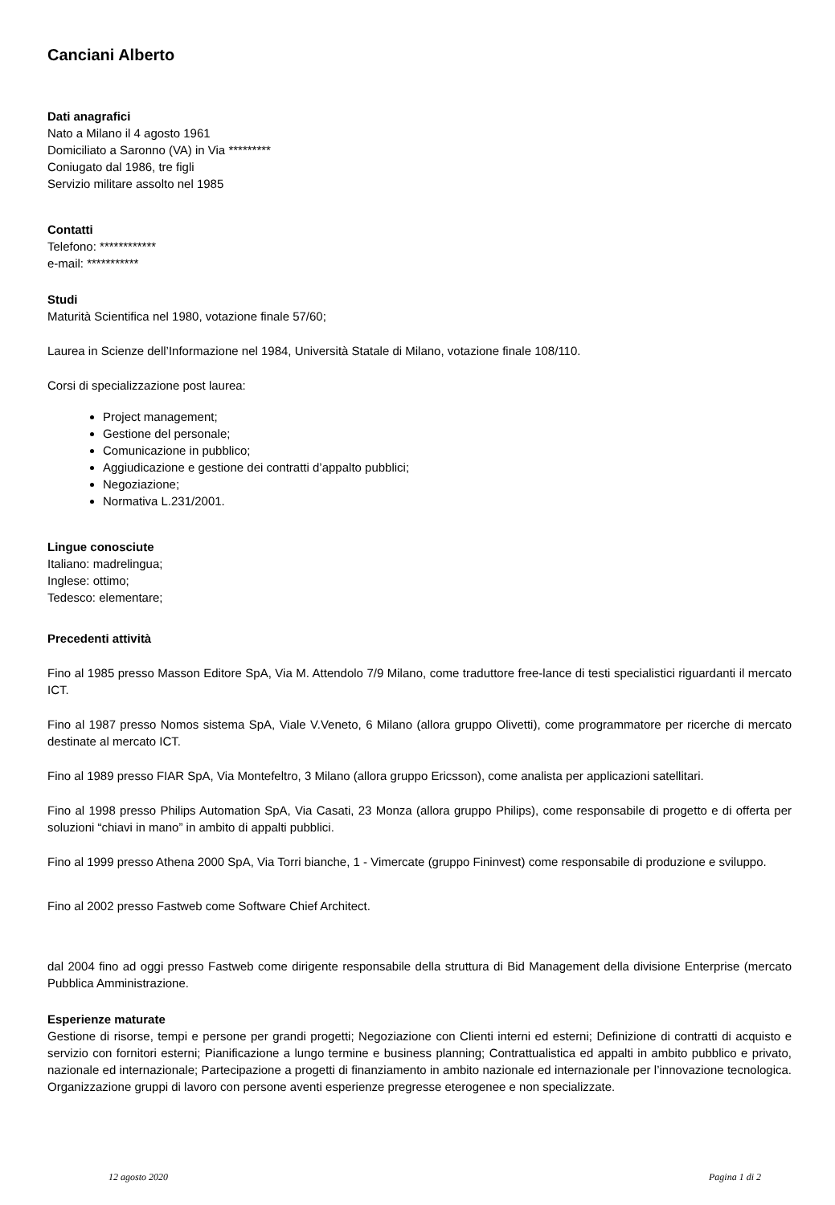Canciani Alberto
Dati anagrafici
Nato a Milano il 4 agosto 1961
Domiciliato a Saronno (VA) in Via *********
Coniugato dal 1986, tre figli
Servizio militare assolto nel 1985
Contatti
Telefono: ************
e-mail: ***********
Studi
Maturità Scientifica nel 1980, votazione finale 57/60;
Laurea in Scienze dell’Informazione nel 1984, Università Statale di Milano, votazione finale 108/110.
Corsi di specializzazione post laurea:
Project management;
Gestione del personale;
Comunicazione in pubblico;
Aggiudicazione e gestione dei contratti d’appalto pubblici;
Negoziazione;
Normativa L.231/2001.
Lingue conosciute
Italiano: madrelingua;
Inglese: ottimo;
Tedesco: elementare;
Precedenti attività
Fino al 1985 presso Masson Editore SpA, Via M. Attendolo 7/9 Milano, come traduttore free-lance di testi specialistici riguardanti il mercato ICT.
Fino al 1987 presso Nomos sistema SpA, Viale V.Veneto, 6 Milano (allora gruppo Olivetti), come programmatore per ricerche di mercato destinate al mercato ICT.
Fino al 1989 presso FIAR SpA, Via Montefeltro, 3 Milano (allora gruppo Ericsson), come analista per applicazioni satellitari.
Fino al 1998 presso Philips Automation SpA, Via Casati, 23 Monza (allora gruppo Philips), come responsabile di progetto e di offerta per soluzioni “chiavi in mano” in ambito di appalti pubblici.
Fino al 1999 presso Athena 2000 SpA, Via Torri bianche, 1 - Vimercate (gruppo Fininvest) come responsabile di produzione e sviluppo.
Fino al 2002 presso Fastweb come Software Chief Architect.
dal 2004 fino ad oggi presso Fastweb come dirigente responsabile della struttura di Bid Management della divisione Enterprise (mercato Pubblica Amministrazione.
Esperienze maturate
Gestione di risorse, tempi e persone per grandi progetti; Negoziazione con Clienti interni ed esterni; Definizione di contratti di acquisto e servizio con fornitori esterni; Pianificazione a lungo termine e business planning; Contrattualistica ed appalti in ambito pubblico e privato, nazionale ed internazionale; Partecipazione a progetti di finanziamento in ambito nazionale ed internazionale per l’innovazione tecnologica. Organizzazione gruppi di lavoro con persone aventi esperienze pregresse eterogenee e non specializzate.
12 agosto 2020 Pagina 1 di 2